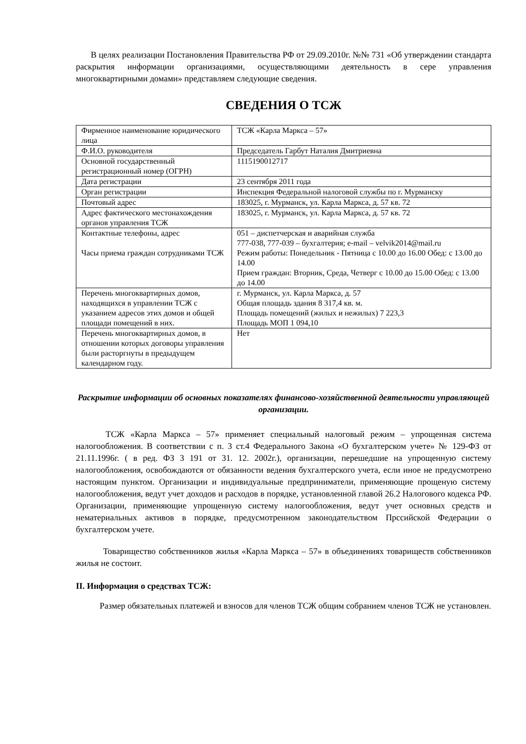В целях реализации Постановления Правительства РФ от 29.09.2010г. №№ 731 «Об утверждении стандарта раскрытия информации организациями, осуществляющими деятельность в сере управления многоквартирными домами» представляем следующие сведения.
СВЕДЕНИЯ О ТСЖ
| Фирменное наименование юридического лица | ТСЖ «Карла Маркса – 57» |
| Ф.И.О. руководителя | Председатель Гарбут Наталия Дмитриевна |
| Основной государственный регистрационный номер (ОГРН) | 1115190012717 |
| Дата регистрации | 23 сентября 2011 года |
| Орган регистрации | Инспекция Федеральной налоговой службы по г. Мурманску |
| Почтовый адрес | 183025, г. Мурманск, ул. Карла Маркса, д. 57 кв. 72 |
| Адрес фактического местонахождения органов управления ТСЖ | 183025, г. Мурманск, ул. Карла Маркса, д. 57 кв. 72 |
| Контактные телефоны, адрес Часы приема граждан сотрудниками ТСЖ | 051 – диспетчерская и аварийная служба 777-038, 777-039 – бухгалтерия; e-mail – velvik2014@mail.ru Режим работы: Понедельник - Пятница с 10.00 до 16.00 Обед: с 13.00 до 14.00 Прием граждан: Вторник, Среда, Четверг с 10.00 до 15.00 Обед: с 13.00 до 14.00 |
| Перечень многоквартирных домов, находящихся в управлении ТСЖ с указанием адресов этих домов и общей площади помещений в них. | г. Мурманск, ул. Карла Маркса, д. 57 Общая площадь здания 8 317,4 кв. м. Площадь помещений (жилых и нежилых) 7 223,3 Площадь МОП 1 094,10 |
| Перечень многоквартирных домов, в отношении которых договоры управления были расторгнуты в предыдущем календарном году. | Нет |
Раскрытие информации об основных показателях финансово-хозяйственной деятельности управляющей организации.
ТСЖ «Карла Маркса – 57» применяет специальный налоговый режим – упрощенная система налогообложения. В соответствии с п. 3 ст.4 Федерального Закона «О бухгалтерском учете» № 129-ФЗ от 21.11.1996г. ( в ред. ФЗ 3 191 от 31. 12. 2002г.), организации, перешедшие на упрощенную систему налогообложения, освобождаются от обязанности ведения бухгалтерского учета, если иное не предусмотрено настоящим пунктом. Организации и индивидуальные предприниматели, применяющие прощеную систему налогообложения, ведут учет доходов и расходов в порядке, установленной главой 26.2 Налогового кодекса РФ. Организации, применяющие упрощенную систему налогообложения, ведут учет основных средств и нематериальных активов в порядке, предусмотренном законодательством Прссийской Федерации о бухгалтерском учете.
Товарищество собственников жилья «Карла Маркса – 57» в объединениях товариществ собственников жилья не состоит.
II. Информация о средствах ТСЖ:
Размер обязательных платежей и взносов для членов ТСЖ общим собранием членов ТСЖ не установлен.